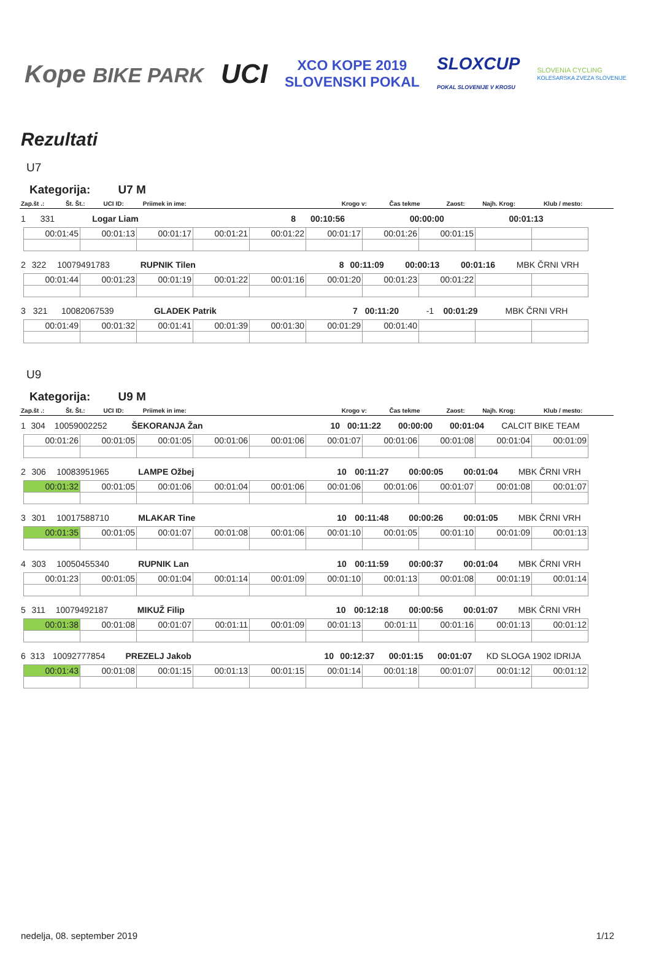Kope BIKE PARK UCI XCO KOPE 2019
SLOVENSKI POKAL SLOXCUP
POKAL SLOVENIJE V KROSU SLOVENIA CYCLING
KOLESARSKA ZVEZA SLOVENIJE
Rezultati
U7
Kategorija: U7 M
| Zap.št .: | Št. Št.: | UCI ID: | Priimek in ime: | Krogo v: | Čas tekme | Zaost: | Najh. Krog: | Klub / mesto: |
| --- | --- | --- | --- | --- | --- | --- | --- | --- |
| 1 | 331 | | Logar Liam | 8 | 00:10:56 | 00:00:00 | 00:01:13 | |
| 00:01:45 | 00:01:13 | 00:01:17 | 00:01:21 | 00:01:22 | 00:01:17 | 00:01:26 | 00:01:15 | | |
| 2 | 322 | 10079491783 | RUPNIK Tilen | 8 | 00:11:09 | 00:00:13 | 00:01:16 | MBK ČRNI VRH |
| 00:01:44 | 00:01:23 | 00:01:19 | 00:01:22 | 00:01:16 | 00:01:20 | 00:01:23 | 00:01:22 | | |
| 3 | 321 | 10082067539 | GLADEK Patrik | 7 | 00:11:20 | -1 | 00:01:29 | MBK ČRNI VRH |
| 00:01:49 | 00:01:32 | 00:01:41 | 00:01:39 | 00:01:30 | 00:01:29 | 00:01:40 | | | |
U9
Kategorija: U9 M
| Zap.št .: | Št. Št.: | UCI ID: | Priimek in ime: | Krogo v: | Čas tekme | Zaost: | Najh. Krog: | Klub / mesto: |
| --- | --- | --- | --- | --- | --- | --- | --- | --- |
| 1 | 304 | 10059002252 | ŠEKORANJA Žan | 10 | 00:11:22 | 00:00:00 | 00:01:04 | CALCIT BIKE TEAM |
| 00:01:26 | 00:01:05 | 00:01:05 | 00:01:06 | 00:01:06 | 00:01:07 | 00:01:06 | 00:01:08 | 00:01:04 | 00:01:09 |
| 2 | 306 | 10083951965 | LAMPE Ožbej | 10 | 00:11:27 | 00:00:05 | 00:01:04 | MBK ČRNI VRH |
| 00:01:32 | 00:01:05 | 00:01:06 | 00:01:04 | 00:01:06 | 00:01:06 | 00:01:06 | 00:01:07 | 00:01:08 | 00:01:07 |
| 3 | 301 | 10017588710 | MLAKAR Tine | 10 | 00:11:48 | 00:00:26 | 00:01:05 | MBK ČRNI VRH |
| 00:01:35 | 00:01:05 | 00:01:07 | 00:01:08 | 00:01:06 | 00:01:10 | 00:01:05 | 00:01:10 | 00:01:09 | 00:01:13 |
| 4 | 303 | 10050455340 | RUPNIK Lan | 10 | 00:11:59 | 00:00:37 | 00:01:04 | MBK ČRNI VRH |
| 00:01:23 | 00:01:05 | 00:01:04 | 00:01:14 | 00:01:09 | 00:01:10 | 00:01:13 | 00:01:08 | 00:01:19 | 00:01:14 |
| 5 | 311 | 10079492187 | MIKUŽ Filip | 10 | 00:12:18 | 00:00:56 | 00:01:07 | MBK ČRNI VRH |
| 00:01:38 | 00:01:08 | 00:01:07 | 00:01:11 | 00:01:09 | 00:01:13 | 00:01:11 | 00:01:16 | 00:01:13 | 00:01:12 |
| 6 | 313 | 10092777854 | PREZELJ Jakob | 10 | 00:12:37 | 00:01:15 | 00:01:07 | KD SLOGA 1902 IDRIJA |
| 00:01:43 | 00:01:08 | 00:01:15 | 00:01:13 | 00:01:15 | 00:01:14 | 00:01:18 | 00:01:07 | 00:01:12 | 00:01:12 |
nedelja, 08. september 2019 1/12